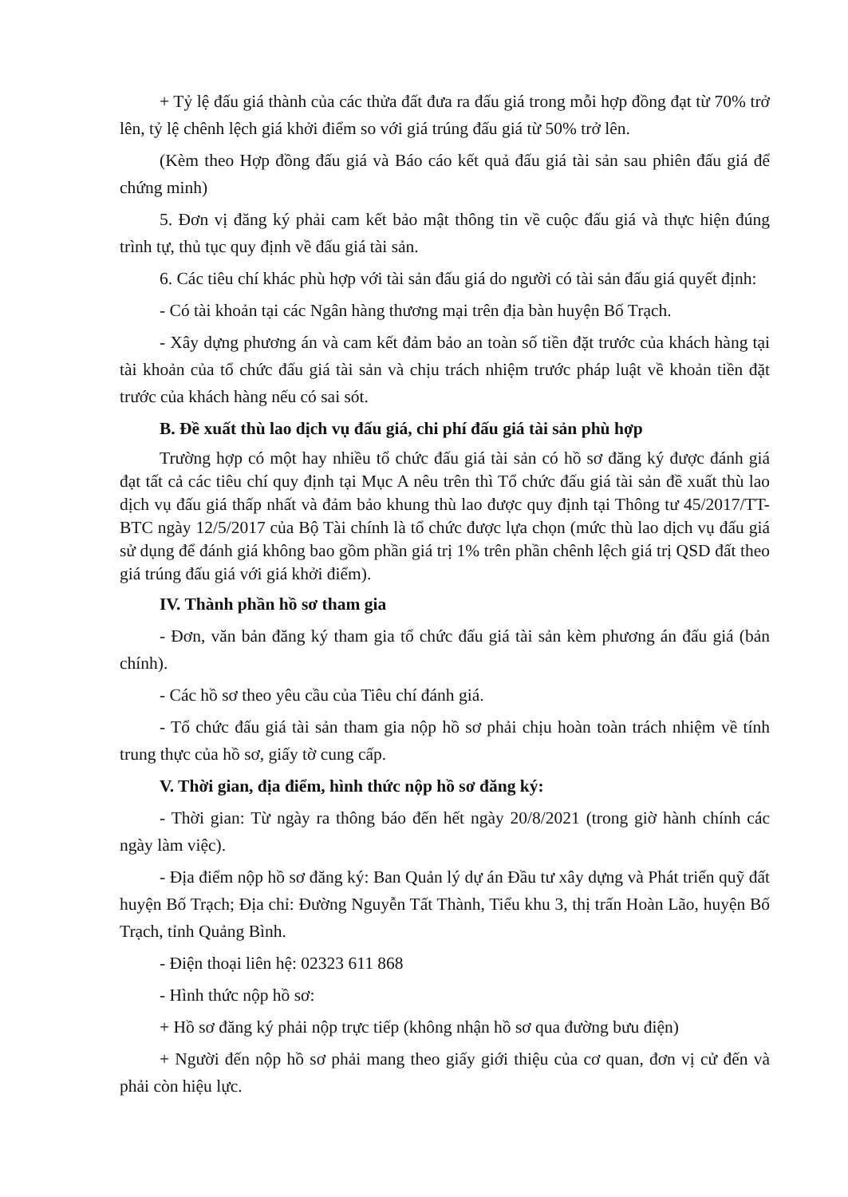+ Tỷ lệ đấu giá thành của các thửa đất đưa ra đấu giá trong mỗi hợp đồng đạt từ 70% trở lên, tỷ lệ chênh lệch giá khởi điểm so với giá trúng đấu giá từ 50% trở lên.
(Kèm theo Hợp đồng đấu giá và Báo cáo kết quả đấu giá tài sản sau phiên đấu giá để chứng minh)
5. Đơn vị đăng ký phải cam kết bảo mật thông tin về cuộc đấu giá và thực hiện đúng trình tự, thủ tục quy định về đấu giá tài sản.
6. Các tiêu chí khác phù hợp với tài sản đấu giá do người có tài sản đấu giá quyết định:
- Có tài khoản tại các Ngân hàng thương mại trên địa bàn huyện Bố Trạch.
- Xây dựng phương án và cam kết đảm bảo an toàn số tiền đặt trước của khách hàng tại tài khoản của tổ chức đấu giá tài sản và chịu trách nhiệm trước pháp luật về khoản tiền đặt trước của khách hàng nếu có sai sót.
B. Đề xuất thù lao dịch vụ đấu giá, chi phí đấu giá tài sản phù hợp
Trường hợp có một hay nhiều tổ chức đấu giá tài sản có hồ sơ đăng ký được đánh giá đạt tất cả các tiêu chí quy định tại Mục A nêu trên thì Tổ chức đấu giá tài sản đề xuất thù lao dịch vụ đấu giá thấp nhất và đảm bảo khung thù lao được quy định tại Thông tư 45/2017/TT-BTC ngày 12/5/2017 của Bộ Tài chính là tổ chức được lựa chọn (mức thù lao dịch vụ đấu giá sử dụng để đánh giá không bao gồm phần giá trị 1% trên phần chênh lệch giá trị QSD đất theo giá trúng đấu giá với giá khởi điểm).
IV. Thành phần hồ sơ tham gia
- Đơn, văn bản đăng ký tham gia tổ chức đấu giá tài sản kèm phương án đấu giá (bản chính).
- Các hồ sơ theo yêu cầu của Tiêu chí đánh giá.
- Tổ chức đấu giá tài sản tham gia nộp hồ sơ phải chịu hoàn toàn trách nhiệm về tính trung thực của hồ sơ, giấy tờ cung cấp.
V. Thời gian, địa điểm, hình thức nộp hồ sơ đăng ký:
- Thời gian: Từ ngày ra thông báo đến hết ngày 20/8/2021 (trong giờ hành chính các ngày làm việc).
- Địa điểm nộp hồ sơ đăng ký: Ban Quản lý dự án Đầu tư xây dựng và Phát triển quỹ đất huyện Bố Trạch; Địa chỉ: Đường Nguyễn Tất Thành, Tiểu khu 3, thị trấn Hoàn Lão, huyện Bố Trạch, tỉnh Quảng Bình.
- Điện thoại liên hệ: 02323 611 868
- Hình thức nộp hồ sơ:
+ Hồ sơ đăng ký phải nộp trực tiếp (không nhận hồ sơ qua đường bưu điện)
+ Người đến nộp hồ sơ phải mang theo giấy giới thiệu của cơ quan, đơn vị cử đến và phải còn hiệu lực.